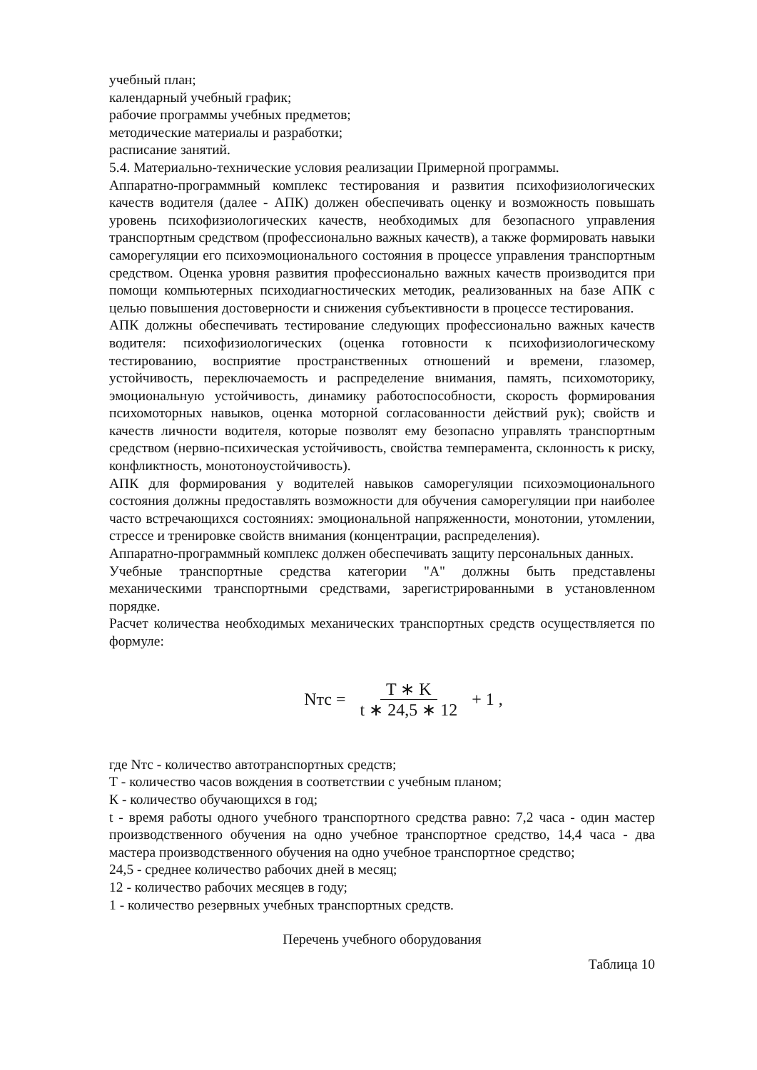учебный план;
календарный учебный график;
рабочие программы учебных предметов;
методические материалы и разработки;
расписание занятий.
5.4. Материально-технические условия реализации Примерной программы.
Аппаратно-программный комплекс тестирования и развития психофизиологических качеств водителя (далее - АПК) должен обеспечивать оценку и возможность повышать уровень психофизиологических качеств, необходимых для безопасного управления транспортным средством (профессионально важных качеств), а также формировать навыки саморегуляции его психоэмоционального состояния в процессе управления транспортным средством. Оценка уровня развития профессионально важных качеств производится при помощи компьютерных психодиагностических методик, реализованных на базе АПК с целью повышения достоверности и снижения субъективности в процессе тестирования.
АПК должны обеспечивать тестирование следующих профессионально важных качеств водителя: психофизиологических (оценка готовности к психофизиологическому тестированию, восприятие пространственных отношений и времени, глазомер, устойчивость, переключаемость и распределение внимания, память, психомоторику, эмоциональную устойчивость, динамику работоспособности, скорость формирования психомоторных навыков, оценка моторной согласованности действий рук); свойств и качеств личности водителя, которые позволят ему безопасно управлять транспортным средством (нервно-психическая устойчивость, свойства темперамента, склонность к риску, конфликтность, монотоноустойчивость).
АПК для формирования у водителей навыков саморегуляции психоэмоционального состояния должны предоставлять возможности для обучения саморегуляции при наиболее часто встречающихся состояниях: эмоциональной напряженности, монотонии, утомлении, стрессе и тренировке свойств внимания (концентрации, распределения).
Аппаратно-программный комплекс должен обеспечивать защиту персональных данных.
Учебные транспортные средства категории "А" должны быть представлены механическими транспортными средствами, зарегистрированными в установленном порядке.
Расчет количества необходимых механических транспортных средств осуществляется по формуле:
Nтс = T ∗ K t ∗ 24,5 ∗ 12 + 1 ,
где Nтс - количество автотранспортных средств;
Т - количество часов вождения в соответствии с учебным планом;
К - количество обучающихся в год;
t - время работы одного учебного транспортного средства равно: 7,2 часа - один мастер производственного обучения на одно учебное транспортное средство, 14,4 часа - два мастера производственного обучения на одно учебное транспортное средство;
24,5 - среднее количество рабочих дней в месяц;
12 - количество рабочих месяцев в году;
1 - количество резервных учебных транспортных средств.
Перечень учебного оборудования
Таблица 10